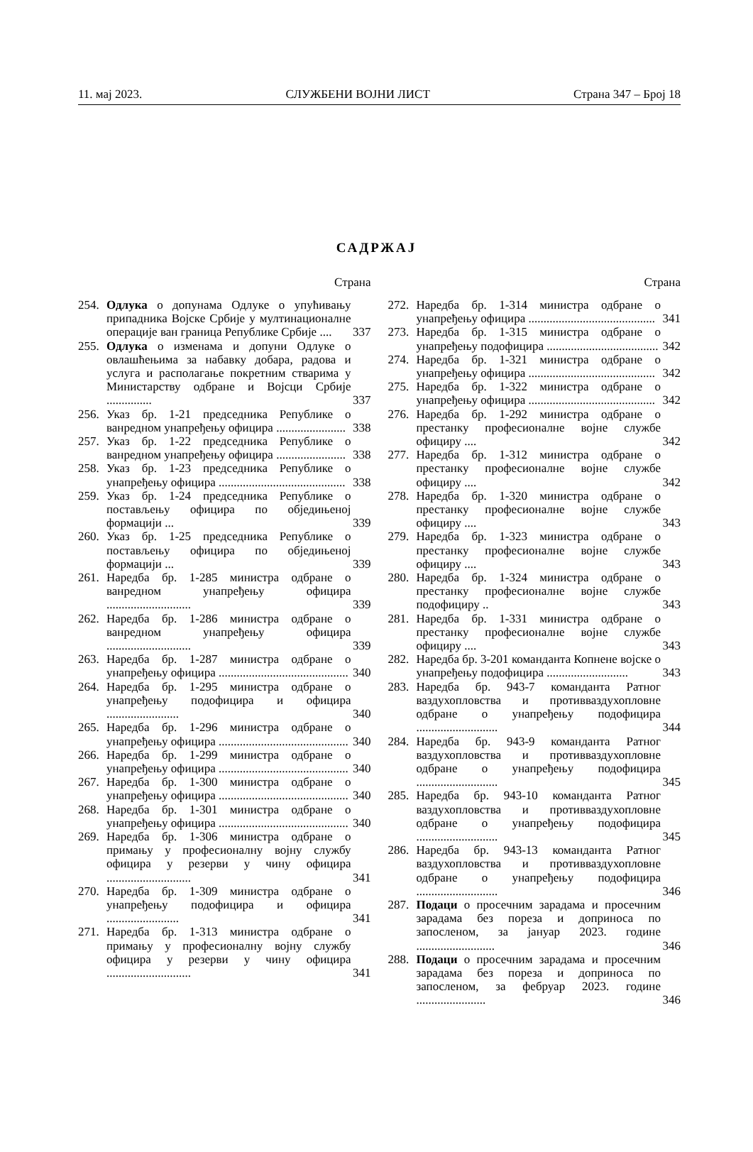11. мај 2023. СЛУЖБЕНИ ВОЈНИ ЛИСТ Страна 347 – Број 18
САДРЖАЈ
Страна
254. Одлука о допунама Одлуке о упућивању припадника Војске Србије у мултинационалне операције ван граница Републике Србије .... 337
255. Одлука о изменама и допуни Одлуке о овлашћењима за набавку добара, радова и услуга и располагање покретним стварима у Министарству одбране и Војсци Србије ............... 337
256. Указ бр. 1-21 председника Републике о ванредном унапређењу официра ....................... 338
257. Указ бр. 1-22 председника Републике о ванредном унапређењу официра ....................... 338
258. Указ бр. 1-23 председника Републике о унапређењу официра .......................................... 338
259. Указ бр. 1-24 председника Републике о постављењу официра по обједињеној формацији ... 339
260. Указ бр. 1-25 председника Републике о постављењу официра по обједињеној формацији ... 339
261. Наредба бр. 1-285 министра одбране о ванредном унапређењу официра ............................ 339
262. Наредба бр. 1-286 министра одбране о ванредном унапређењу официра ............................ 339
263. Наредба бр. 1-287 министра одбране о унапређењу официра ........................................... 340
264. Наредба бр. 1-295 министра одбране о унапређењу подофицира и официра ........................ 340
265. Наредба бр. 1-296 министра одбране о унапређењу официра ........................................... 340
266. Наредба бр. 1-299 министра одбране о унапређењу официра ........................................... 340
267. Наредба бр. 1-300 министра одбране о унапређењу официра ........................................... 340
268. Наредба бр. 1-301 министра одбране о унапређењу официра ........................................... 340
269. Наредба бр. 1-306 министра одбране о примању у професионалну војну службу официра у резерви у чину официра ............................ 341
270. Наредба бр. 1-309 министра одбране о унапређењу подофицира и официра ........................ 341
271. Наредба бр. 1-313 министра одбране о примању у професионалну војну службу официра у резерви у чину официра ............................ 341
Страна
272. Наредба бр. 1-314 министра одбране о унапређењу официра .......................................... 341
273. Наредба бр. 1-315 министра одбране о унапређењу подофицира ..................................... 342
274. Наредба бр. 1-321 министра одбране о унапређењу официра .......................................... 342
275. Наредба бр. 1-322 министра одбране о унапређењу официра .......................................... 342
276. Наредба бр. 1-292 министра одбране о престанку професионалне војне службе официру .... 342
277. Наредба бр. 1-312 министра одбране о престанку професионалне војне службе официру .... 342
278. Наредба бр. 1-320 министра одбране о престанку професионалне војне службе официру .... 343
279. Наредба бр. 1-323 министра одбране о престанку професионалне војне службе официру .... 343
280. Наредба бр. 1-324 министра одбране о престанку професионалне војне службе подофициру .. 343
281. Наредба бр. 1-331 министра одбране о престанку професионалне војне службе официру .... 343
282. Наредба бр. 3-201 команданта Копнене војске о унапређењу подофицира ........................... 343
283. Наредба бр. 943-7 команданта Ратног ваздухопловства и противваздухопловне одбране о унапређењу подофицира ........................... 344
284. Наредба бр. 943-9 команданта Ратног ваздухопловства и противваздухопловне одбране о унапређењу подофицира ........................... 345
285. Наредба бр. 943-10 команданта Ратног ваздухопловства и противваздухопловне одбране о унапређењу подофицира ........................... 345
286. Наредба бр. 943-13 команданта Ратног ваздухопловства и противваздухопловне одбране о унапређењу подофицира ........................... 346
287. Подаци о просечним зарадама и просечним зарадама без пореза и доприноса по запосленом, за јануар 2023. године .......................... 346
288. Подаци о просечним зарадама и просечним зарадама без пореза и доприноса по запосленом, за фебруар 2023. године ....................... 346